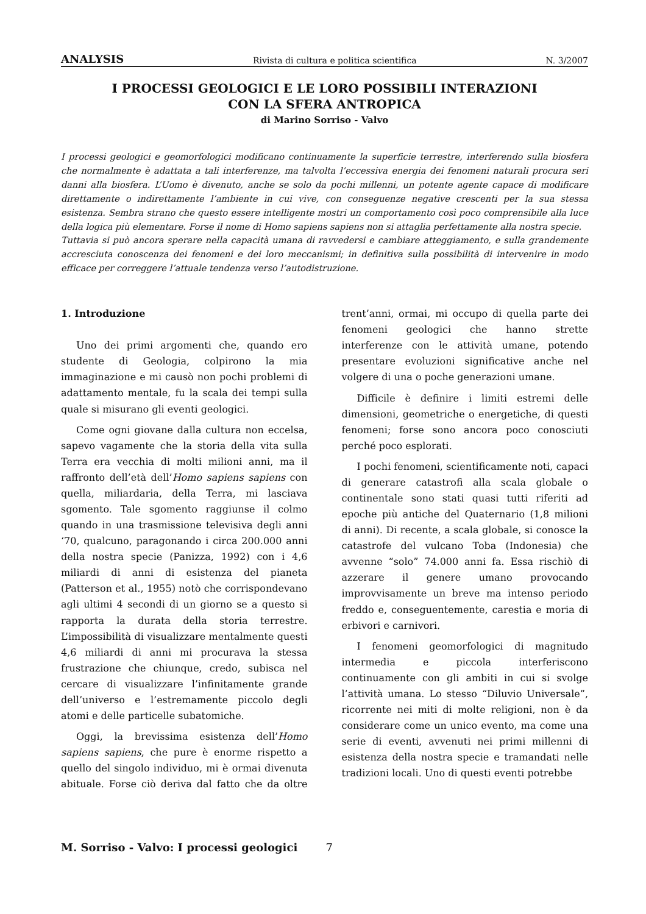ANALYSIS Rivista di cultura e politica scientifica N. 3/2007
I PROCESSI GEOLOGICI E LE LORO POSSIBILI INTERAZIONI
CON LA SFERA ANTROPICA
di Marino Sorriso - Valvo
I processi geologici e geomorfologici modificano continuamente la superficie terrestre, interferendo sulla biosfera che normalmente è adattata a tali interferenze, ma talvolta l’eccessiva energia dei fenomeni naturali procura seri danni alla biosfera. L’Uomo è divenuto, anche se solo da pochi millenni, un potente agente capace di modificare direttamente o indirettamente l’ambiente in cui vive, con conseguenze negative crescenti per la sua stessa esistenza. Sembra strano che questo essere intelligente mostri un comportamento così poco comprensibile alla luce della logica più elementare. Forse il nome di Homo sapiens sapiens non si attaglia perfettamente alla nostra specie.
Tuttavia si può ancora sperare nella capacità umana di ravvedersi e cambiare atteggiamento, e sulla grandemente accresciuta conoscenza dei fenomeni e dei loro meccanismi; in definitiva sulla possibilità di intervenire in modo efficace per correggere l’attuale tendenza verso l’autodistruzione.
1. Introduzione
Uno dei primi argomenti che, quando ero studente di Geologia, colpirono la mia immaginazione e mi causò non pochi problemi di adattamento mentale, fu la scala dei tempi sulla quale si misurano gli eventi geologici.
Come ogni giovane dalla cultura non eccelsa, sapevo vagamente che la storia della vita sulla Terra era vecchia di molti milioni anni, ma il raffronto dell’età dell’Homo sapiens sapiens con quella, miliardaria, della Terra, mi lasciava sgomento. Tale sgomento raggiunse il colmo quando in una trasmissione televisiva degli anni ‘70, qualcuno, paragonando i circa 200.000 anni della nostra specie (Panizza, 1992) con i 4,6 miliardi di anni di esistenza del pianeta (Patterson et al., 1955) notò che corrispondevano agli ultimi 4 secondi di un giorno se a questo si rapporta la durata della storia terrestre. L’impossibilità di visualizzare mentalmente questi 4,6 miliardi di anni mi procurava la stessa frustrazione che chiunque, credo, subisca nel cercare di visualizzare l’infinitamente grande dell’universo e l’estremamente piccolo degli atomi e delle particelle subatomiche.
Oggi, la brevissima esistenza dell’Homo sapiens sapiens, che pure è enorme rispetto a quello del singolo individuo, mi è ormai divenuta abituale. Forse ciò deriva dal fatto che da oltre trent’anni, ormai, mi occupo di quella parte dei fenomeni geologici che hanno strette interferenze con le attività umane, potendo presentare evoluzioni significative anche nel volgere di una o poche generazioni umane.
Difficile è definire i limiti estremi delle dimensioni, geometriche o energetiche, di questi fenomeni; forse sono ancora poco conosciuti perché poco esplorati.
I pochi fenomeni, scientificamente noti, capaci di generare catastrofi alla scala globale o continentale sono stati quasi tutti riferiti ad epoche più antiche del Quaternario (1,8 milioni di anni). Di recente, a scala globale, si conosce la catastrofe del vulcano Toba (Indonesia) che avvenne “solo” 74.000 anni fa. Essa rischiò di azzerare il genere umano provocando improvvisamente un breve ma intenso periodo freddo e, conseguentemente, carestia e moria di erbivori e carnivori.
I fenomeni geomorfologici di magnitudo intermedia e piccola interferiscono continuamente con gli ambiti in cui si svolge l’attività umana. Lo stesso “Diluvio Universale”, ricorrente nei miti di molte religioni, non è da considerare come un unico evento, ma come una serie di eventi, avvenuti nei primi millenni di esistenza della nostra specie e tramandati nelle tradizioni locali. Uno di questi eventi potrebbe
M. Sorriso - Valvo: I processi geologici 7